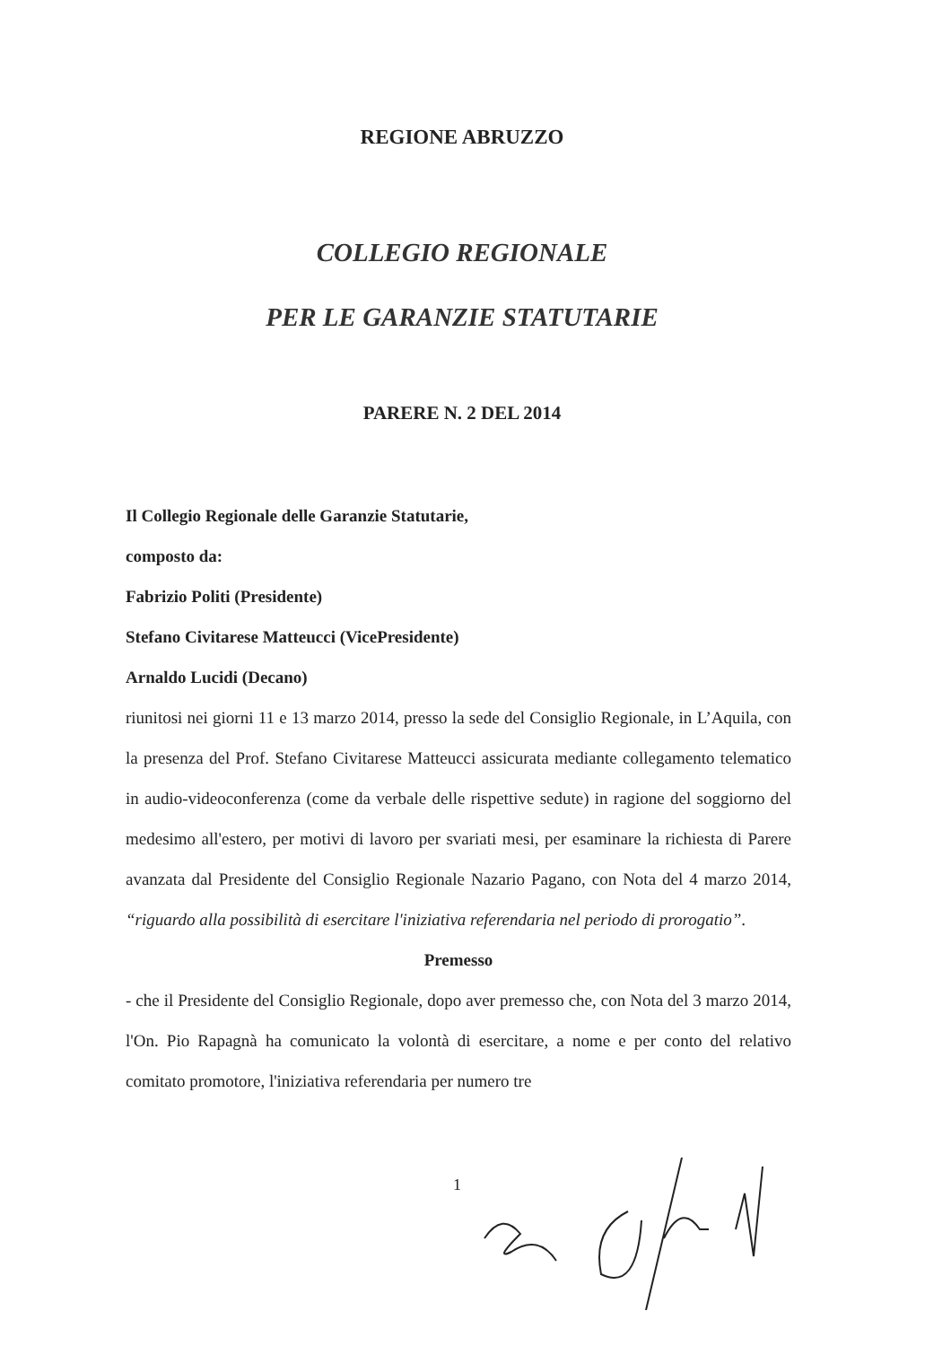REGIONE ABRUZZO
COLLEGIO REGIONALE
PER LE GARANZIE STATUTARIE
PARERE N. 2 DEL 2014
Il Collegio Regionale delle Garanzie Statutarie,
composto da:
Fabrizio Politi (Presidente)
Stefano Civitarese Matteucci (VicePresidente)
Arnaldo Lucidi (Decano)
riunitosi nei giorni 11 e 13 marzo 2014, presso la sede del Consiglio Regionale, in L’Aquila, con la presenza del Prof. Stefano Civitarese Matteucci assicurata mediante collegamento telematico in audio-videoconferenza (come da verbale delle rispettive sedute) in ragione del soggiorno del medesimo all'estero, per motivi di lavoro per svariati mesi, per esaminare la richiesta di Parere avanzata dal Presidente del Consiglio Regionale Nazario Pagano, con Nota del 4 marzo 2014, “riguardo alla possibilità di esercitare l'iniziativa referendaria nel periodo di prorogatio”.
Premesso
- che il Presidente del Consiglio Regionale, dopo aver premesso che, con Nota del 3 marzo 2014, l'On. Pio Rapagnà ha comunicato la volontà di esercitare, a nome e per conto del relativo comitato promotore, l'iniziativa referendaria per numero tre
1